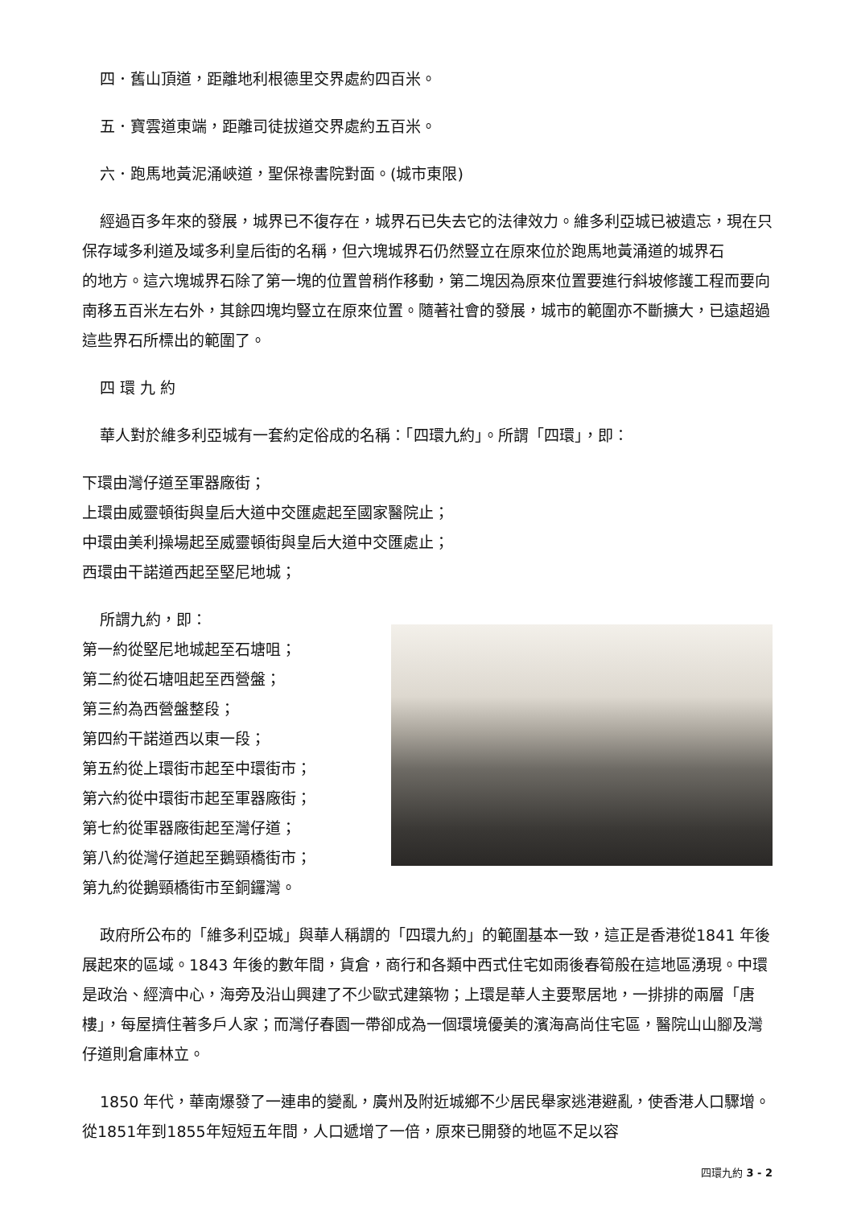四．舊山頂道，距離地利根德里交界處約四百米。
五．寶雲道東端，距離司徒拔道交界處約五百米。
六．跑馬地黃泥涌峽道，聖保祿書院對面。(城市東限)
經過百多年來的發展，城界已不復存在，城界石已失去它的法律效力。維多利亞城已被遺忘，現在只保存域多利道及域多利皇后街的名稱，但六塊城界石仍然豎立在原來位於跑馬地黃涌道的城界石
的地方。這六塊城界石除了第一塊的位置曾稍作移動，第二塊因為原來位置要進行斜坡修護工程而要向南移五百米左右外，其餘四塊均豎立在原來位置。隨著社會的發展，城市的範圍亦不斷擴大，已遠超過這些界石所標出的範圍了。
四 環 九 約
華人對於維多利亞城有一套約定俗成的名稱：「四環九約」。所謂「四環」，即：
下環由灣仔道至軍器廠街；
上環由威靈頓街與皇后大道中交匯處起至國家醫院止；
中環由美利操場起至威靈頓街與皇后大道中交匯處止；
西環由干諾道西起至堅尼地城；
所謂九約，即：
第一約從堅尼地城起至石塘咀；
第二約從石塘咀起至西營盤；
第三約為西營盤整段；
第四約干諾道西以東一段；
第五約從上環街市起至中環街市；
第六約從中環街市起至軍器廠街；
第七約從軍器廠街起至灣仔道；
第八約從灣仔道起至鵝頸橋街市；
第九約從鵝頸橋街市至銅鑼灣。
政府所公布的「維多利亞城」與華人稱謂的「四環九約」的範圍基本一致，這正是香港從1841 年後展起來的區域。1843 年後的數年間，貨倉，商行和各類中西式住宅如雨後春筍般在這地區湧現。中環是政治、經濟中心，海旁及沿山興建了不少歐式建築物；上環是華人主要聚居地，一排排的兩層「唐樓」，每屋擠住著多戶人家；而灣仔春園一帶卻成為一個環境優美的濱海高尚住宅區，醫院山山腳及灣仔道則倉庫林立。
1850 年代，華南爆發了一連串的變亂，廣州及附近城鄉不少居民舉家逃港避亂，使香港人口驟增。從1851年到1855年短短五年間，人口遞增了一倍，原來已開發的地區不足以容
四環九約 3 - 2